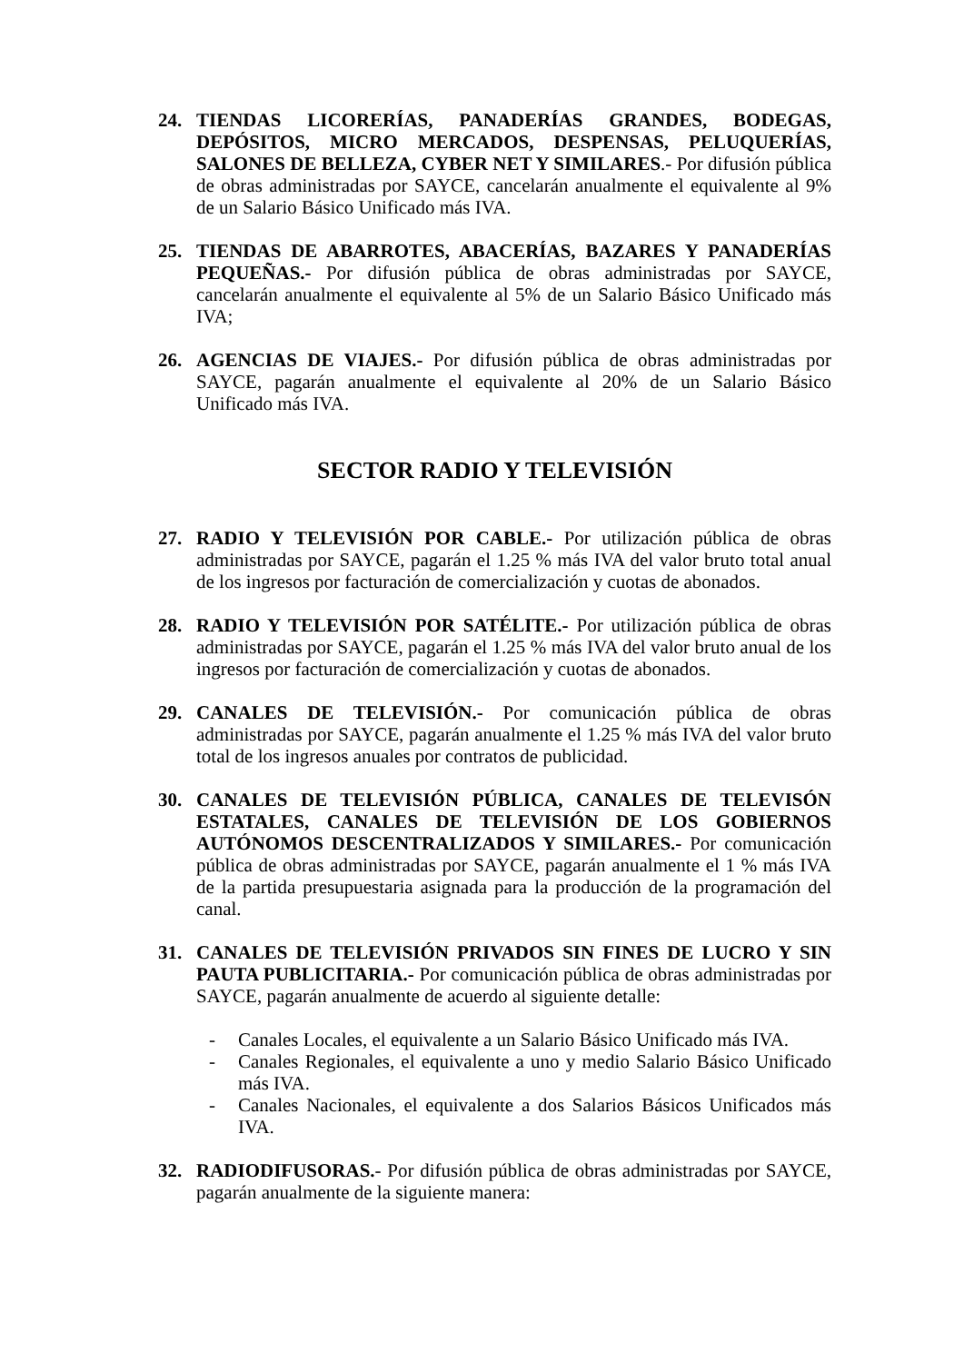24. TIENDAS LICORERÍAS, PANADERÍAS GRANDES, BODEGAS, DEPÓSITOS, MICRO MERCADOS, DESPENSAS, PELUQUERÍAS, SALONES DE BELLEZA, CYBER NET Y SIMILARES.- Por difusión pública de obras administradas por SAYCE, cancelarán anualmente el equivalente al 9% de un Salario Básico Unificado más IVA.
25. TIENDAS DE ABARROTES, ABACERÍAS, BAZARES Y PANADERÍAS PEQUEÑAS.- Por difusión pública de obras administradas por SAYCE, cancelarán anualmente el equivalente al 5% de un Salario Básico Unificado más IVA;
26. AGENCIAS DE VIAJES.- Por difusión pública de obras administradas por SAYCE, pagarán anualmente el equivalente al 20% de un Salario Básico Unificado más IVA.
SECTOR RADIO Y TELEVISIÓN
27. RADIO Y TELEVISIÓN POR CABLE.- Por utilización pública de obras administradas por SAYCE, pagarán el 1.25 % más IVA del valor bruto total anual de los ingresos por facturación de comercialización y cuotas de abonados.
28. RADIO Y TELEVISIÓN POR SATÉLITE.- Por utilización pública de obras administradas por SAYCE, pagarán el 1.25 % más IVA del valor bruto anual de los ingresos por facturación de comercialización y cuotas de abonados.
29. CANALES DE TELEVISIÓN.- Por comunicación pública de obras administradas por SAYCE, pagarán anualmente el 1.25 % más IVA del valor bruto total de los ingresos anuales por contratos de publicidad.
30. CANALES DE TELEVISIÓN PÚBLICA, CANALES DE TELEVISÓN ESTATALES, CANALES DE TELEVISIÓN DE LOS GOBIERNOS AUTÓNOMOS DESCENTRALIZADOS Y SIMILARES.- Por comunicación pública de obras administradas por SAYCE, pagarán anualmente el 1 % más IVA de la partida presupuestaria asignada para la producción de la programación del canal.
31. CANALES DE TELEVISIÓN PRIVADOS SIN FINES DE LUCRO Y SIN PAUTA PUBLICITARIA.- Por comunicación pública de obras administradas por SAYCE, pagarán anualmente de acuerdo al siguiente detalle:
- Canales Locales, el equivalente a un Salario Básico Unificado más IVA.
- Canales Regionales, el equivalente a uno y medio Salario Básico Unificado más IVA.
- Canales Nacionales, el equivalente a dos Salarios Básicos Unificados más IVA.
32. RADIODIFUSORAS.- Por difusión pública de obras administradas por SAYCE, pagarán anualmente de la siguiente manera: